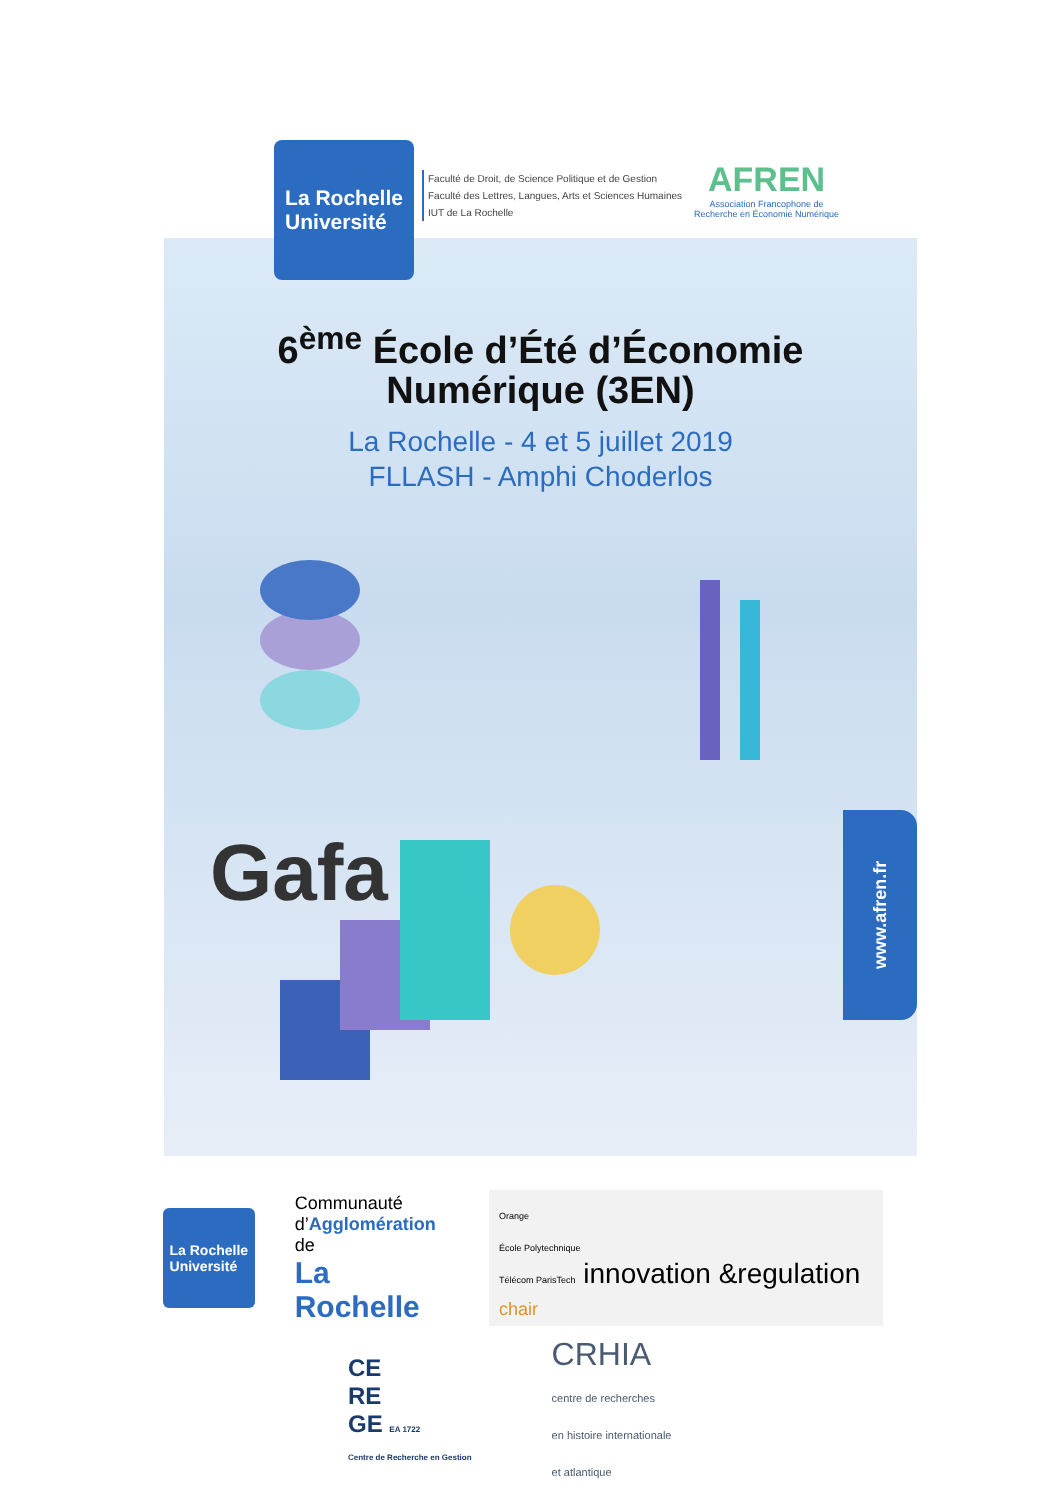La Rochelle
Université
Faculté de Droit, de Science Politique et de Gestion
Faculté des Lettres, Langues, Arts et Sciences Humaines
IUT de La Rochelle
AFREN
Association Francophone de
Recherche en Économie Numérique
6<sup>ème</sup> École d’Été d’Économie
Numérique (3EN)
La Rochelle - 4 et 5 juillet 2019
FLLASH - Amphi Choderlos
Gafa
www.afren.fr
La Rochelle
Université
Communauté
d’Agglomération de
La Rochelle
Orange
École Polytechnique
Télécom ParisTech innovation &regulation chair
CE
RE
GE EA 1722
Centre de Recherche en Gestion
CRHIA
centre de recherches
en histoire internationale
et atlantique